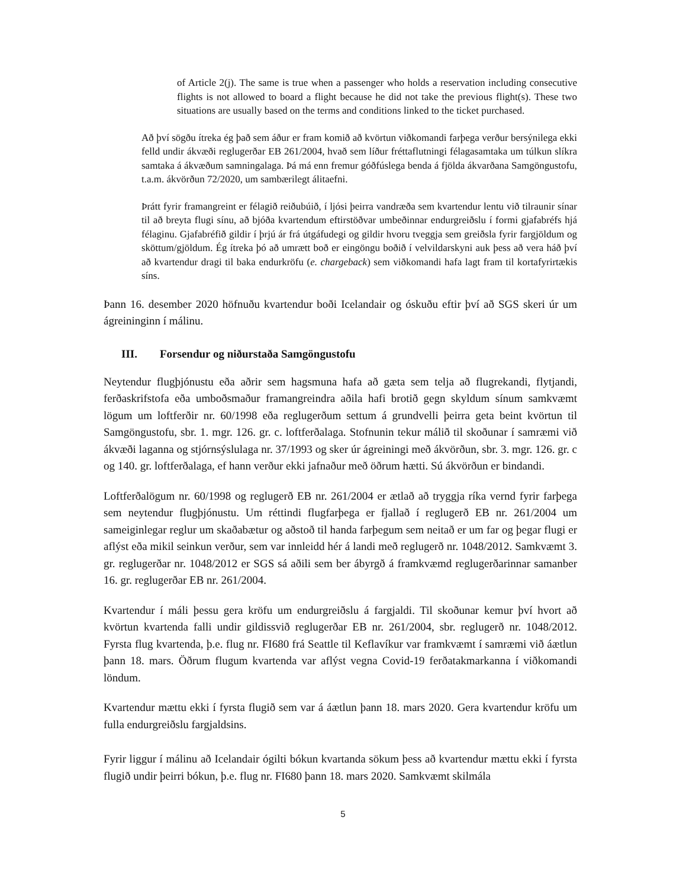of Article 2(j). The same is true when a passenger who holds a reservation including consecutive flights is not allowed to board a flight because he did not take the previous flight(s). These two situations are usually based on the terms and conditions linked to the ticket purchased.
Að því sögðu ítreka ég það sem áður er fram komið að kvörtun viðkomandi farþega verður bersýnilega ekki felld undir ákvæði reglugerðar EB 261/2004, hvað sem líður fréttaflutningi félagasamtaka um túlkun slíkra samtaka á ákvæðum samningalaga. Þá má enn fremur góðfúslega benda á fjölda ákvarðana Samgöngustofu, t.a.m. ákvörðun 72/2020, um sambærilegt álitaefni.
Þrátt fyrir framangreint er félagið reiðubúið, í ljósi þeirra vandræða sem kvartendur lentu við tilraunir sínar til að breyta flugi sínu, að bjóða kvartendum eftirstöðvar umbeðinnar endurgreiðslu í formi gjafabréfs hjá félaginu. Gjafabréfið gildir í þrjú ár frá útgáfudegi og gildir hvoru tveggja sem greiðsla fyrir fargjöldum og sköttum/gjöldum. Ég ítreka þó að umrætt boð er eingöngu boðið í velvildarskyni auk þess að vera háð því að kvartendur dragi til baka endurkröfu (e. chargeback) sem viðkomandi hafa lagt fram til kortafyrirtækis síns.
Þann 16. desember 2020 höfnuðu kvartendur boði Icelandair og óskuðu eftir því að SGS skeri úr um ágreininginn í málinu.
III. Forsendur og niðurstaða Samgöngustofu
Neytendur flugþjónustu eða aðrir sem hagsmuna hafa að gæta sem telja að flugrekandi, flytjandi, ferðaskrifstofa eða umboðsmaður framangreindra aðila hafi brotið gegn skyldum sínum samkvæmt lögum um loftferðir nr. 60/1998 eða reglugerðum settum á grundvelli þeirra geta beint kvörtun til Samgöngustofu, sbr. 1. mgr. 126. gr. c. loftferðalaga. Stofnunin tekur málið til skoðunar í samræmi við ákvæði laganna og stjórnsýslulaga nr. 37/1993 og sker úr ágreiningi með ákvörðun, sbr. 3. mgr. 126. gr. c og 140. gr. loftferðalaga, ef hann verður ekki jafnaður með öðrum hætti. Sú ákvörðun er bindandi.
Loftferðalögum nr. 60/1998 og reglugerð EB nr. 261/2004 er ætlað að tryggja ríka vernd fyrir farþega sem neytendur flugþjónustu. Um réttindi flugfarþega er fjallað í reglugerð EB nr. 261/2004 um sameiginlegar reglur um skaðabætur og aðstoð til handa farþegum sem neitað er um far og þegar flugi er aflýst eða mikil seinkun verður, sem var innleidd hér á landi með reglugerð nr. 1048/2012. Samkvæmt 3. gr. reglugerðar nr. 1048/2012 er SGS sá aðili sem ber ábyrgð á framkvæmd reglugerðarinnar samanber 16. gr. reglugerðar EB nr. 261/2004.
Kvartendur í máli þessu gera kröfu um endurgreiðslu á fargjaldi. Til skoðunar kemur því hvort að kvörtun kvartenda falli undir gildissvið reglugerðar EB nr. 261/2004, sbr. reglugerð nr. 1048/2012. Fyrsta flug kvartenda, þ.e. flug nr. FI680 frá Seattle til Keflavíkur var framkvæmt í samræmi við áætlun þann 18. mars. Öðrum flugum kvartenda var aflýst vegna Covid-19 ferðatakmarkanna í viðkomandi löndum.
Kvartendur mættu ekki í fyrsta flugið sem var á áætlun þann 18. mars 2020. Gera kvartendur kröfu um fulla endurgreiðslu fargjaldsins.
Fyrir liggur í málinu að Icelandair ógilti bókun kvartanda sökum þess að kvartendur mættu ekki í fyrsta flugið undir þeirri bókun, þ.e. flug nr. FI680 þann 18. mars 2020. Samkvæmt skilmála
5